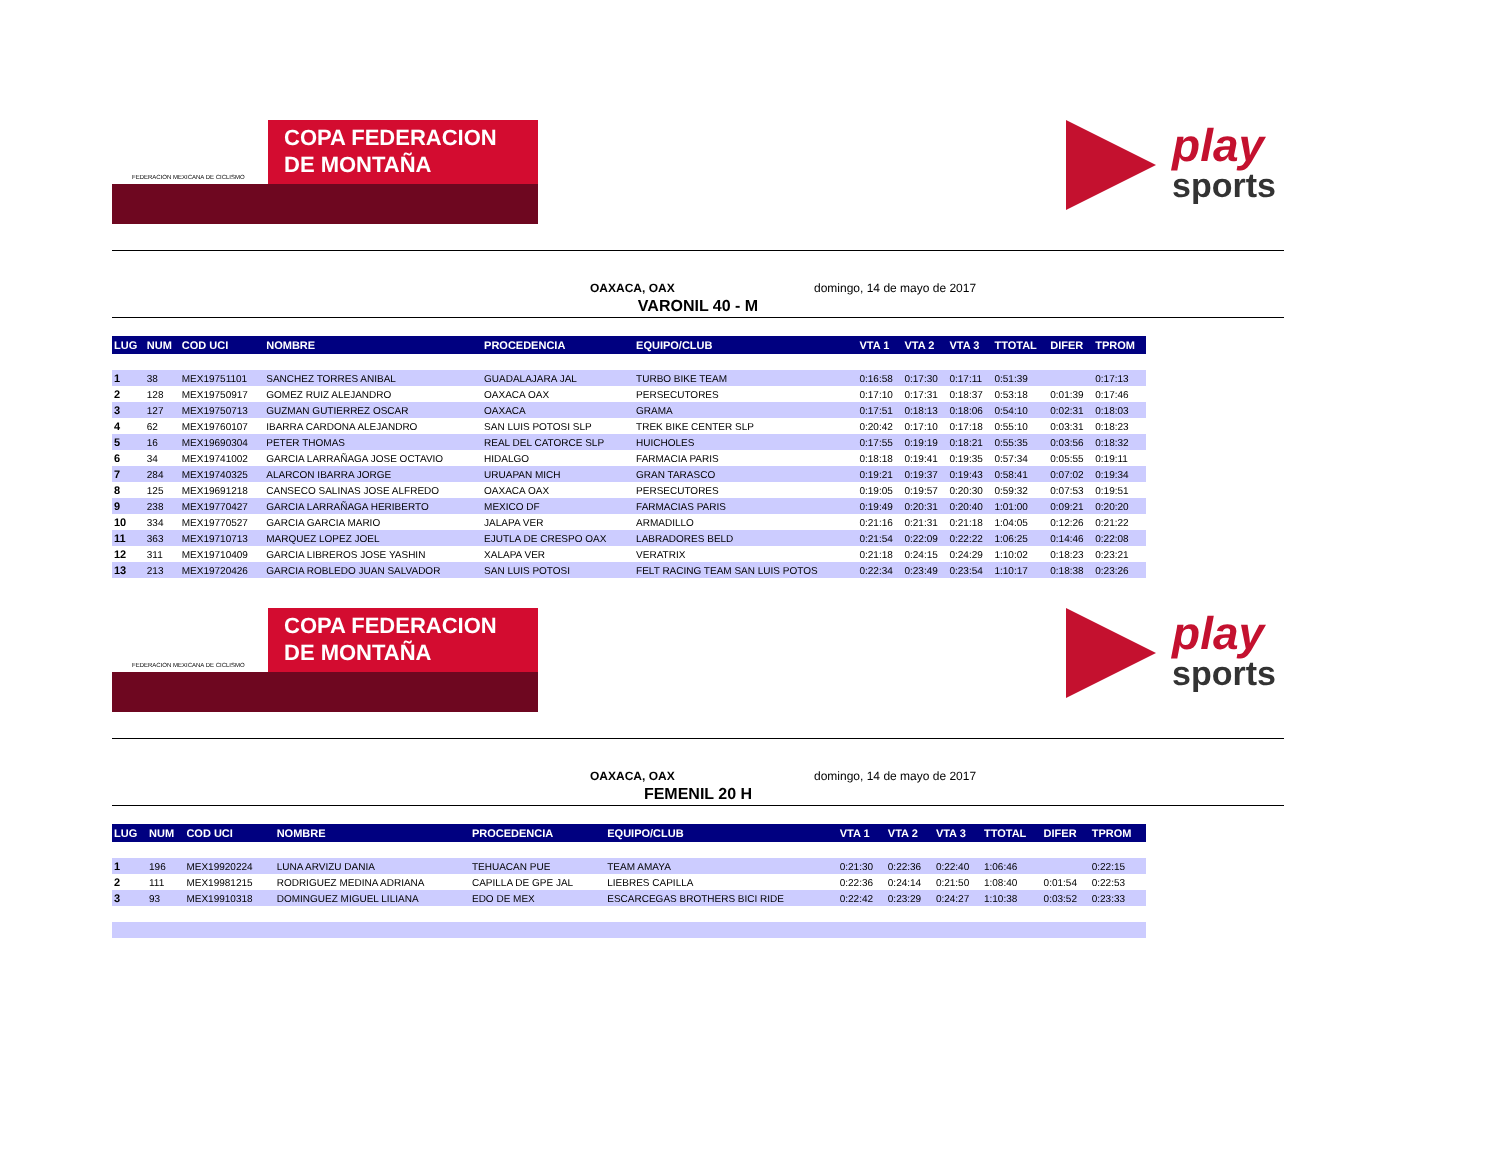FEDERACION MEXICANA DE CICLISMO
COPA FEDERACION
DE MONTAÑA
play
sports
OAXACA, OAX domingo, 14 de mayo de 2017
VARONIL 40 - M
| LUG | NUM | COD UCI | NOMBRE | PROCEDENCIA | EQUIPO/CLUB | VTA 1 | VTA 2 | VTA 3 | TTOTAL | DIFER | TPROM |
| --- | --- | --- | --- | --- | --- | --- | --- | --- | --- | --- | --- |
| 1 | 38 | MEX19751101 | SANCHEZ TORRES ANIBAL | GUADALAJARA JAL | TURBO BIKE TEAM | 0:16:58 | 0:17:30 | 0:17:11 | 0:51:39 | | 0:17:13 |
| 2 | 128 | MEX19750917 | GOMEZ RUIZ ALEJANDRO | OAXACA OAX | PERSECUTORES | 0:17:10 | 0:17:31 | 0:18:37 | 0:53:18 | 0:01:39 | 0:17:46 |
| 3 | 127 | MEX19750713 | GUZMAN GUTIERREZ OSCAR | OAXACA | GRAMA | 0:17:51 | 0:18:13 | 0:18:06 | 0:54:10 | 0:02:31 | 0:18:03 |
| 4 | 62 | MEX19760107 | IBARRA CARDONA ALEJANDRO | SAN LUIS POTOSI SLP | TREK BIKE CENTER SLP | 0:20:42 | 0:17:10 | 0:17:18 | 0:55:10 | 0:03:31 | 0:18:23 |
| 5 | 16 | MEX19690304 | PETER THOMAS | REAL DEL CATORCE SLP | HUICHOLES | 0:17:55 | 0:19:19 | 0:18:21 | 0:55:35 | 0:03:56 | 0:18:32 |
| 6 | 34 | MEX19741002 | GARCIA LARRAÑAGA JOSE OCTAVIO | HIDALGO | FARMACIA PARIS | 0:18:18 | 0:19:41 | 0:19:35 | 0:57:34 | 0:05:55 | 0:19:11 |
| 7 | 284 | MEX19740325 | ALARCON IBARRA JORGE | URUAPAN MICH | GRAN TARASCO | 0:19:21 | 0:19:37 | 0:19:43 | 0:58:41 | 0:07:02 | 0:19:34 |
| 8 | 125 | MEX19691218 | CANSECO SALINAS JOSE ALFREDO | OAXACA OAX | PERSECUTORES | 0:19:05 | 0:19:57 | 0:20:30 | 0:59:32 | 0:07:53 | 0:19:51 |
| 9 | 238 | MEX19770427 | GARCIA LARRAÑAGA HERIBERTO | MEXICO DF | FARMACIAS PARIS | 0:19:49 | 0:20:31 | 0:20:40 | 1:01:00 | 0:09:21 | 0:20:20 |
| 10 | 334 | MEX19770527 | GARCIA GARCIA MARIO | JALAPA VER | ARMADILLO | 0:21:16 | 0:21:31 | 0:21:18 | 1:04:05 | 0:12:26 | 0:21:22 |
| 11 | 363 | MEX19710713 | MARQUEZ LOPEZ JOEL | EJUTLA DE CRESPO OAX | LABRADORES BELD | 0:21:54 | 0:22:09 | 0:22:22 | 1:06:25 | 0:14:46 | 0:22:08 |
| 12 | 311 | MEX19710409 | GARCIA LIBREROS JOSE YASHIN | XALAPA VER | VERATRIX | 0:21:18 | 0:24:15 | 0:24:29 | 1:10:02 | 0:18:23 | 0:23:21 |
| 13 | 213 | MEX19720426 | GARCIA ROBLEDO JUAN SALVADOR | SAN LUIS POTOSI | FELT RACING TEAM SAN LUIS POTOS | 0:22:34 | 0:23:49 | 0:23:54 | 1:10:17 | 0:18:38 | 0:23:26 |
FEDERACION MEXICANA DE CICLISMO
COPA FEDERACION
DE MONTAÑA
play
sports
OAXACA, OAX domingo, 14 de mayo de 2017
FEMENIL 20 H
| LUG | NUM | COD UCI | NOMBRE | PROCEDENCIA | EQUIPO/CLUB | VTA 1 | VTA 2 | VTA 3 | TTOTAL | DIFER | TPROM |
| --- | --- | --- | --- | --- | --- | --- | --- | --- | --- | --- | --- |
| 1 | 196 | MEX19920224 | LUNA ARVIZU DANIA | TEHUACAN PUE | TEAM AMAYA | 0:21:30 | 0:22:36 | 0:22:40 | 1:06:46 | | 0:22:15 |
| 2 | 111 | MEX19981215 | RODRIGUEZ MEDINA ADRIANA | CAPILLA DE GPE JAL | LIEBRES CAPILLA | 0:22:36 | 0:24:14 | 0:21:50 | 1:08:40 | 0:01:54 | 0:22:53 |
| 3 | 93 | MEX19910318 | DOMINGUEZ MIGUEL LILIANA | EDO DE MEX | ESCARCEGAS BROTHERS BICI RIDE | 0:22:42 | 0:23:29 | 0:24:27 | 1:10:38 | 0:03:52 | 0:23:33 |